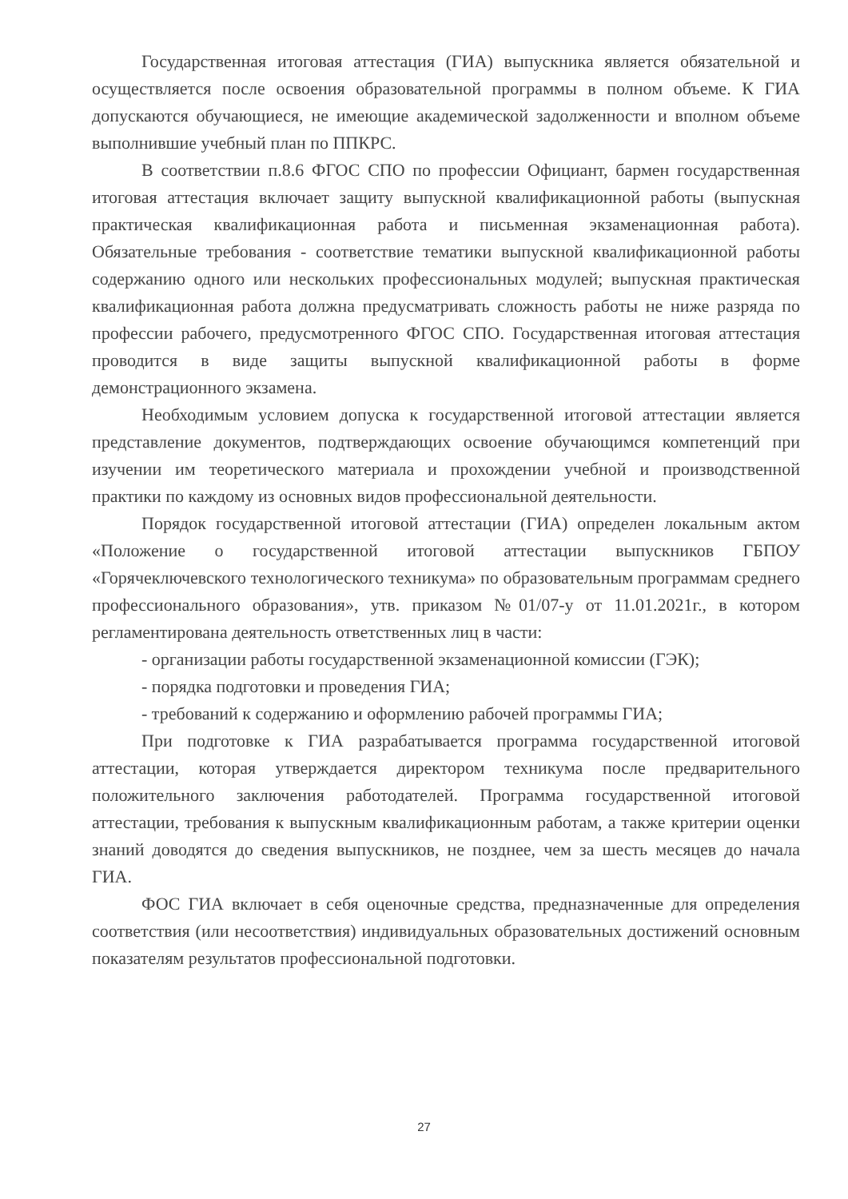Государственная итоговая аттестация (ГИА) выпускника является обязательной и осуществляется после освоения образовательной программы в полном объеме. К ГИА допускаются обучающиеся, не имеющие академической задолженности и вполном объеме выполнившие учебный план по ППКРС.
В соответствии п.8.6 ФГОС СПО по профессии Официант, бармен государственная итоговая аттестация включает защиту выпускной квалификационной работы (выпускная практическая квалификационная работа и письменная экзаменационная работа). Обязательные требования - соответствие тематики выпускной квалификационной работы содержанию одного или нескольких профессиональных модулей; выпускная практическая квалификационная работа должна предусматривать сложность работы не ниже разряда по профессии рабочего, предусмотренного ФГОС СПО. Государственная итоговая аттестация проводится в виде защиты выпускной квалификационной работы в форме демонстрационного экзамена.
Необходимым условием допуска к государственной итоговой аттестации является представление документов, подтверждающих освоение обучающимся компетенций при изучении им теоретического материала и прохождении учебной и производственной практики по каждому из основных видов профессиональной деятельности.
Порядок государственной итоговой аттестации (ГИА) определен локальным актом «Положение о государственной итоговой аттестации выпускников ГБПОУ «Горячеключевского технологического техникума» по образовательным программам среднего профессионального образования», утв. приказом №01/07-у от 11.01.2021г., в котором регламентирована деятельность ответственных лиц в части:
- организации работы государственной экзаменационной комиссии (ГЭК);
- порядка подготовки и проведения ГИА;
- требований к содержанию и оформлению рабочей программы ГИА;
При подготовке к ГИА разрабатывается программа государственной итоговой аттестации, которая утверждается директором техникума после предварительного положительного заключения работодателей. Программа государственной итоговой аттестации, требования к выпускным квалификационным работам, а также критерии оценки знаний доводятся до сведения выпускников, не позднее, чем за шесть месяцев до начала ГИА.
ФОС ГИА включает в себя оценочные средства, предназначенные для определения соответствия (или несоответствия) индивидуальных образовательных достижений основным показателям результатов профессиональной подготовки.
27